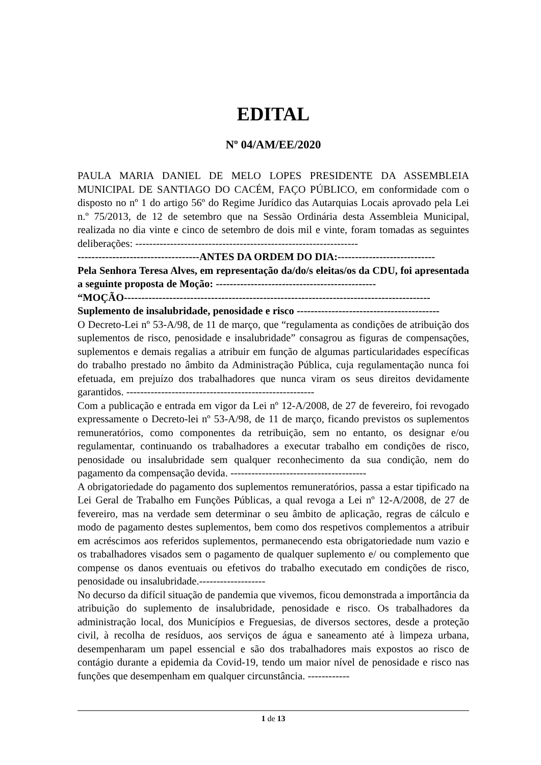EDITAL
Nº 04/AM/EE/2020
PAULA MARIA DANIEL DE MELO LOPES PRESIDENTE DA ASSEMBLEIA MUNICIPAL DE SANTIAGO DO CACÉM, FAÇO PÚBLICO, em conformidade com o disposto no nº 1 do artigo 56º do Regime Jurídico das Autarquias Locais aprovado pela Lei n.º 75/2013, de 12 de setembro que na Sessão Ordinária desta Assembleia Municipal, realizada no dia vinte e cinco de setembro de dois mil e vinte, foram tomadas as seguintes deliberações: ----------------------------------------------------------------
-----------------------------------ANTES DA ORDEM DO DIA:----------------------------
Pela Senhora Teresa Alves, em representação da/do/s eleitas/os da CDU, foi apresentada a seguinte proposta de Moção: ----------------------------------------------
“MOÇÃO----------------------------------------------------------------------------------------
Suplemento de insalubridade, penosidade e risco -----------------------------------------
O Decreto-Lei nº 53-A/98, de 11 de março, que “regulamenta as condições de atribuição dos suplementos de risco, penosidade e insalubridade” consagrou as figuras de compensações, suplementos e demais regalias a atribuir em função de algumas particularidades específicas do trabalho prestado no âmbito da Administração Pública, cuja regulamentação nunca foi efetuada, em prejuízo dos trabalhadores que nunca viram os seus direitos devidamente garantidos. ------------------------------------------------------
Com a publicação e entrada em vigor da Lei nº 12-A/2008, de 27 de fevereiro, foi revogado expressamente o Decreto-lei nº 53-A/98, de 11 de março, ficando previstos os suplementos remuneratórios, como componentes da retribuição, sem no entanto, os designar e/ou regulamentar, continuando os trabalhadores a executar trabalho em condições de risco, penosidade ou insalubridade sem qualquer reconhecimento da sua condição, nem do pagamento da compensação devida. ---------------------------------------
A obrigatoriedade do pagamento dos suplementos remuneratórios, passa a estar tipificado na Lei Geral de Trabalho em Funções Públicas, a qual revoga a Lei nº 12-A/2008, de 27 de fevereiro, mas na verdade sem determinar o seu âmbito de aplicação, regras de cálculo e modo de pagamento destes suplementos, bem como dos respetivos complementos a atribuir em acréscimos aos referidos suplementos, permanecendo esta obrigatoriedade num vazio e os trabalhadores visados sem o pagamento de qualquer suplemento e/ ou complemento que compense os danos eventuais ou efetivos do trabalho executado em condições de risco, penosidade ou insalubridade.-------------------
No decurso da difícil situação de pandemia que vivemos, ficou demonstrada a importância da atribuição do suplemento de insalubridade, penosidade e risco. Os trabalhadores da administração local, dos Municípios e Freguesias, de diversos sectores, desde a proteção civil, à recolha de resíduos, aos serviços de água e saneamento até à limpeza urbana, desempenharam um papel essencial e são dos trabalhadores mais expostos ao risco de contágio durante a epidemia da Covid-19, tendo um maior nível de penosidade e risco nas funções que desempenham em qualquer circunstância. ------------
1 de 13